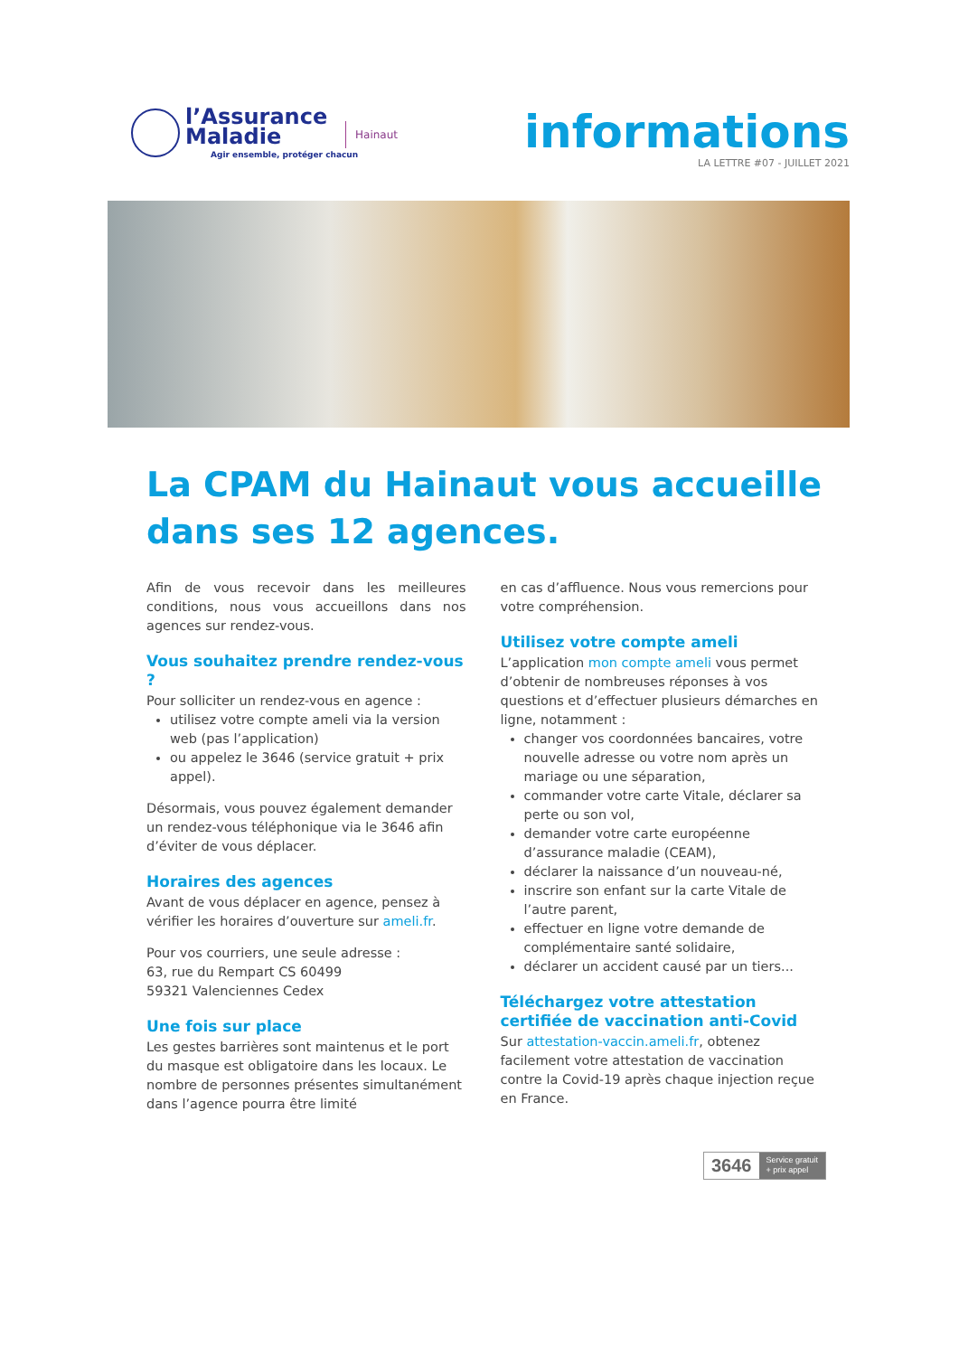l’Assurance
Maladie
Agir ensemble, protéger chacun
Hainaut
informations
LA LETTRE #07 - JUILLET 2021
La CPAM du Hainaut vous accueille dans ses 12 agences.
Afin de vous recevoir dans les meilleures conditions, nous vous accueillons dans nos agences sur rendez-vous.
Vous souhaitez prendre rendez-vous ?
Pour solliciter un rendez-vous en agence :
utilisez votre compte ameli via la version web (pas l’application)
ou appelez le 3646 (service gratuit + prix appel).
Désormais, vous pouvez également demander un rendez-vous téléphonique via le 3646 afin d’éviter de vous déplacer.
Horaires des agences
Avant de vous déplacer en agence, pensez à vérifier les horaires d’ouverture sur ameli.fr.
Pour vos courriers, une seule adresse :
63, rue du Rempart CS 60499
59321 Valenciennes Cedex
Une fois sur place
Les gestes barrières sont maintenus et le port du masque est obligatoire dans les locaux. Le nombre de personnes présentes simultanément dans l’agence pourra être limité
en cas d’affluence. Nous vous remercions pour votre compréhension.
Utilisez votre compte ameli
L’application mon compte ameli vous permet d’obtenir de nombreuses réponses à vos questions et d’effectuer plusieurs démarches en ligne, notamment :
changer vos coordonnées bancaires, votre nouvelle adresse ou votre nom après un mariage ou une séparation,
commander votre carte Vitale, déclarer sa perte ou son vol,
demander votre carte européenne d’assurance maladie (CEAM),
déclarer la naissance d’un nouveau-né,
inscrire son enfant sur la carte Vitale de l’autre parent,
effectuer en ligne votre demande de complémentaire santé solidaire,
déclarer un accident causé par un tiers...
Téléchargez votre attestation certifiée de vaccination anti-Covid
Sur attestation-vaccin.ameli.fr, obtenez facilement votre attestation de vaccination contre la Covid-19 après chaque injection reçue en France.
3646
Service gratuit
+ prix appel